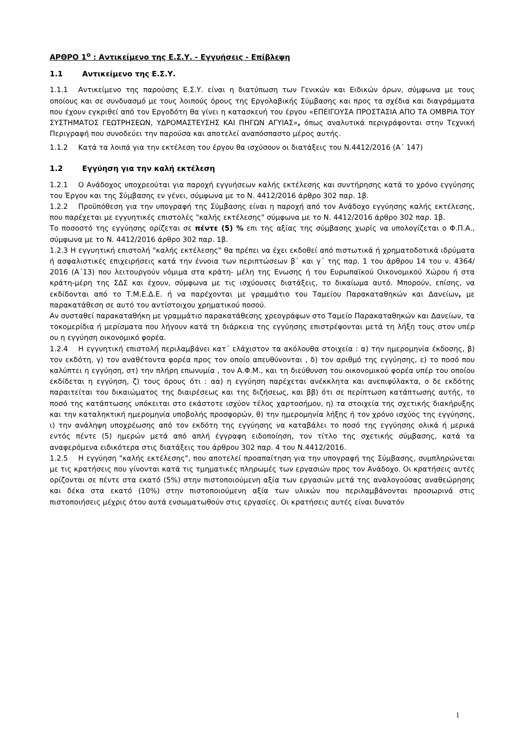ΑΡΘΡΟ 1<sup>ο</sup> : Αντικείμενο της Ε.Σ.Υ. - Εγγυήσεις - Επίβλεψη
1.1 Αντικείμενο της Ε.Σ.Υ.
1.1.1 Αντικείμενο της παρούσης Ε.Σ.Υ. είναι η διατύπωση των Γενικών και Ειδικών όρων, σύμφωνα με τους οποίους και σε συνδυασμό με τους λοιπούς όρους της Εργολαβικής Σύμβασης και προς τα σχέδια και διαγράμματα που έχουν εγκριθεί από τον Εργοδότη θα γίνει η κατασκευή του έργου «ΕΠΕΙΓΟΥΣΑ ΠΡΟΣΤΑΣΙΑ ΑΠΟ ΤΑ ΟΜΒΡΙΑ ΤΟΥ ΣΥΣΤΗΜΑΤΟΣ ΓΕΩΤΡΗΣΕΩΝ, ΥΔΡΟΜΑΣΤΕΥΣΗΣ ΚΑΙ ΠΗΓΩΝ ΑΓΥΙΑΣ», όπως αναλυτικά περιγράφονται στην Τεχνική Περιγραφή που συνοδεύει την παρούσα και αποτελεί αναπόσπαστο μέρος αυτής.
1.1.2 Κατά τα λοιπά για την εκτέλεση του έργου θα ισχύσουν οι διατάξεις του Ν.4412/2016 (Α΄ 147)
1.2 Εγγύηση για την καλή εκτέλεση
1.2.1 Ο Ανάδοχος υποχρεούται για παροχή εγγυήσεων καλής εκτέλεσης και συντήρησης κατά το χρόνο εγγύησης του Έργου και της Σύμβασης εν γένει, σύμφωνα με το Ν. 4412/2016 άρθρο 302 παρ. 1β.
1.2.2 Προϋπόθεση για την υπογραφή της Σύμβασης είναι η παροχή από τον Ανάδοχο εγγύησης καλής εκτέλεσης, που παρέχεται με εγγυητικές επιστολές "καλής εκτέλεσης" σύμφωνα με το Ν. 4412/2016 άρθρο 302 παρ. 1β.
Το ποσοστό της εγγύησης ορίζεται σε πέντε (5) % επι της αξίας της σύμβασης χωρίς να υπολογίζεται ο Φ.Π.Α., σύμφωνα με το Ν. 4412/2016 άρθρο 302 παρ. 1β.
1.2.3 Η εγγυητική επιστολή "καλής εκτέλεσης" θα πρέπει να έχει εκδοθεί από πιστωτικά ή χρηματοδοτικά ιδρύματα ή ασφαλιστικές επιχειρήσεις κατά την έννοια των περιπτώσεων β΄ και γ΄ της παρ. 1 του άρθρου 14 του ν. 4364/ 2016 (Α΄13) που λειτουργούν νόμιμα στα κράτη- μέλη της Ενωσης ή του Ευρωπαϊκού Οικονομικού Χώρου ή στα κράτη-μέρη της ΣΔΣ και έχουν, σύμφωνα με τις ισχύουσες διατάξεις, το δικαίωμα αυτό. Μπορούν, επίσης, να εκδίδονται από το Τ.Μ.Ε.Δ.Ε. ή να παρέχονται με γραμμάτιο του Ταμείου Παρακαταθηκών και Δανείων, με παρακατάθεση σε αυτό του αντίστοιχου χρηματικού ποσού.
Αν συσταθεί παρακαταθήκη με γραμμάτιο παρακατάθεσης χρεογράφων στο Ταμείο Παρακαταθηκών και Δανείων, τα τοκομερίδια ή μερίσματα που λήγουν κατά τη διάρκεια της εγγύησης επιστρέφονται μετά τη λήξη τους στον υπέρ ου η εγγύηση οικονομικό φορέα.
1.2.4 Η εγγυητική επιστολή περιλαμβάνει κατ΄ ελάχιστον τα ακόλουθα στοιχεία : α) την ημερομηνία έκδοσης, β) τον εκδότη, γ) τον αναθέτοντα φορέα προς τον οποίο απευθύνονται , δ) τον αριθμό της εγγύησης, ε) το ποσό που καλύπτει η εγγύηση, στ) την πλήρη επωνυμία , τον Α.Φ.Μ., και τη διεύθυνση του οικονομικού φορέα υπέρ του οποίου εκδίδεται η εγγύηση, ζ) τους όρους ότι : αα) η εγγύηση παρέχεται ανέκκλητα και ανεπιφύλακτα, ο δε εκδότης παραιτείται του δικαιώματος της διαιρέσεως και της διζήσεως, και ββ) ότι σε περίπτωση κατάπτωσης αυτής, το ποσό της κατάπτωσης υπόκειται στο εκάστοτε ισχύον τέλος χαρτοσήμου, η) τα στοιχεία της σχετικής διακήρυξης και την καταληκτική ημερομηνία υποβολής προσφορών, θ) την ημερομηνία λήξης ή τον χρόνο ισχύος της εγγύησης, ι) την ανάληψη υποχρέωσης από τον εκδότη της εγγύησης να καταβάλει το ποσό της εγγύησης ολικά ή μερικά εντός πέντε (5) ημερών μετά από απλή έγγραφη ειδοποίηση, τον τίτλο της σχετικής σύμβασης, κατά τα αναφερόμενα ειδικότερα στις διατάξεις του άρθρου 302 παρ. 4 του Ν.4412/2016.
1.2.5 Η εγγύηση "καλής εκτέλεσης", που αποτελεί προαπαίτηση για την υπογραφή της Σύμβασης, συμπληρώνεται με τις κρατήσεις που γίνονται κατά τις τμηματικές πληρωμές των εργασιών προς τον Ανάδοχο. Οι κρατήσεις αυτές ορίζονται σε πέντε στα εκατό (5%) στην πιστοποιούμενη αξία των εργασιών μετά της αναλογούσας αναθεώρησης και δέκα στα εκατό (10%) στην πιστοποιούμενη αξία των υλικών που περιλαμβάνονται προσωρινά στις πιστοποιήσεις μέχρις ότου αυτά ενσωματωθούν στις εργασίες. Οι κρατήσεις αυτές είναι δυνατόν
1